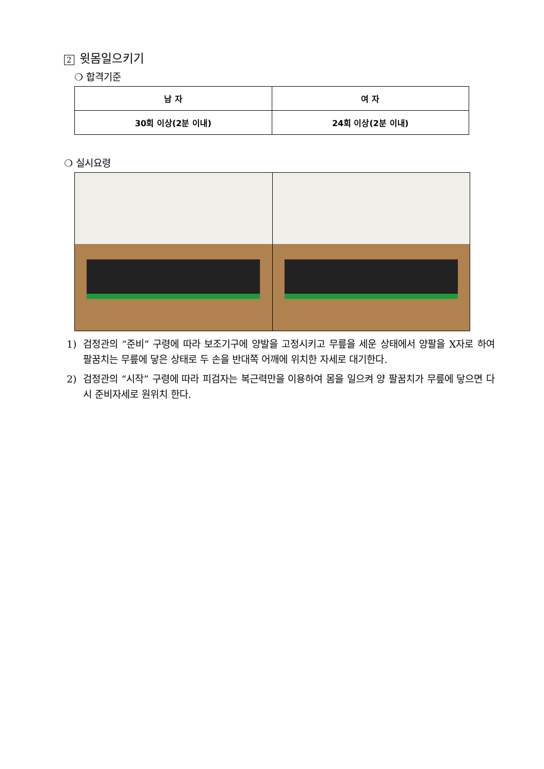2 윗몸일으키기
❍ 합격기준
| 남 자 | 여 자 |
| --- | --- |
| 30회 이상(2분 이내) | 24회 이상(2분 이내) |
❍ 실시요령
1) 검정관의 “준비” 구령에 따라 보조기구에 양발을 고정시키고 무릎을 세운 상태에서 양팔을 X자로 하여 팔꿈치는 무릎에 닿은 상태로 두 손을 반대쪽 어깨에 위치한 자세로 대기한다.
2) 검정관의 “시작” 구령에 따라 피검자는 복근력만을 이용하여 몸을 일으켜 양 팔꿈치가 무릎에 닿으면 다시 준비자세로 원위치 한다.